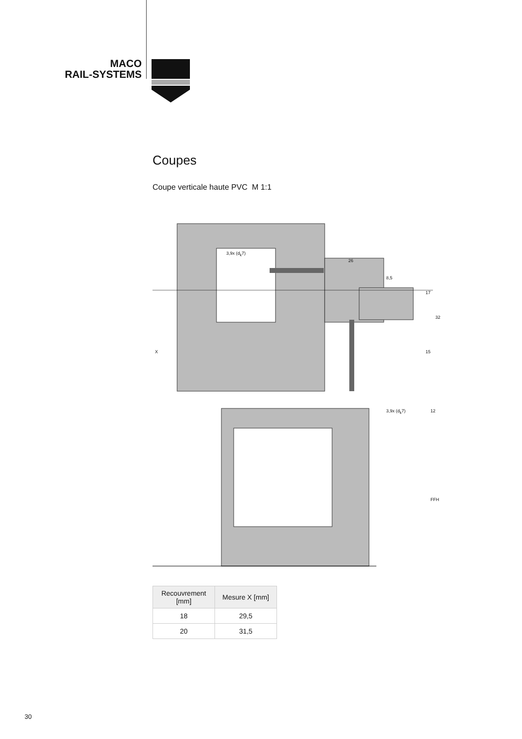MACO
RAIL-SYSTEMS
Coupes
Coupe verticale haute PVC M 1:1
3,9x (d<sub>k</sub>7)
26
8,5
17
32
15 X
3,9x (d<sub>k</sub>7) 12
FFH
| Recouvrement [mm] | Mesure X [mm] |
| --- | --- |
| 18 | 29,5 |
| 20 | 31,5 |
30